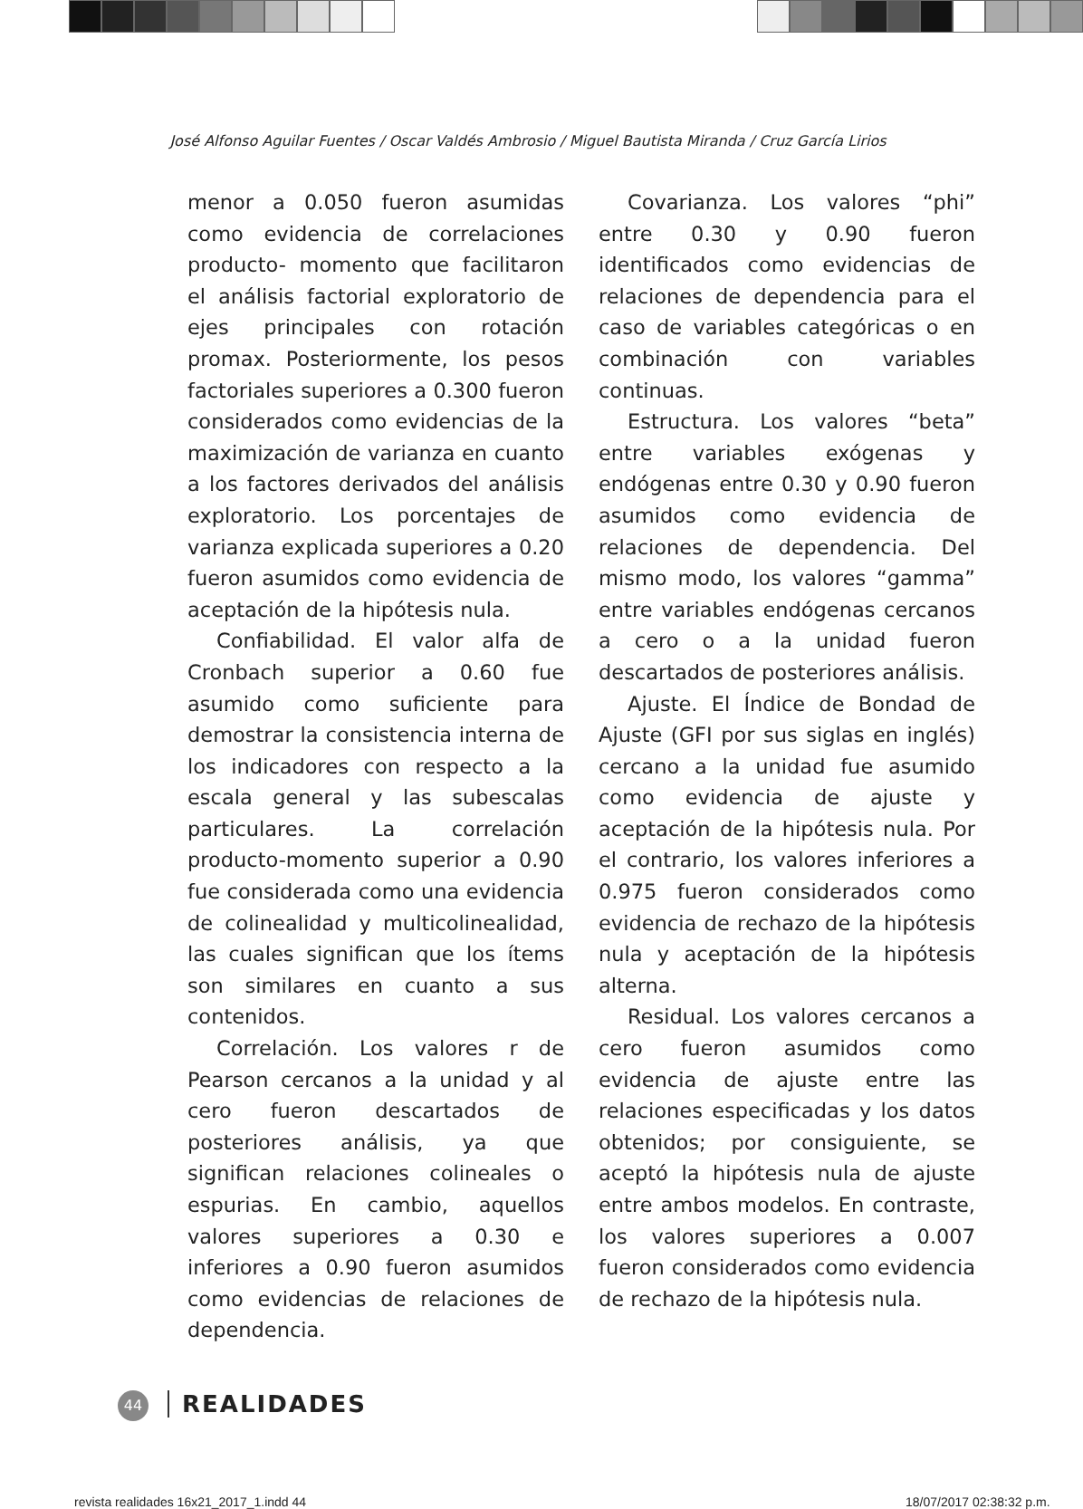José Alfonso Aguilar Fuentes / Oscar Valdés Ambrosio / Miguel Bautista Miranda / Cruz García Lirios
menor a 0.050 fueron asumidas como evidencia de correlaciones producto- momento que facilitaron el análisis factorial exploratorio de ejes principales con rotación promax. Posteriormente, los pesos factoriales superiores a 0.300 fueron considerados como evidencias de la maximización de varianza en cuanto a los factores derivados del análisis exploratorio. Los porcentajes de varianza explicada superiores a 0.20 fueron asumidos como evidencia de aceptación de la hipótesis nula.
Confiabilidad. El valor alfa de Cronbach superior a 0.60 fue asumido como suficiente para demostrar la consistencia interna de los indicadores con respecto a la escala general y las subescalas particulares. La correlación producto-momento superior a 0.90 fue considerada como una evidencia de colinealidad y multicolinealidad, las cuales significan que los ítems son similares en cuanto a sus contenidos.
Correlación. Los valores r de Pearson cercanos a la unidad y al cero fueron descartados de posteriores análisis, ya que significan relaciones colineales o espurias. En cambio, aquellos valores superiores a 0.30 e inferiores a 0.90 fueron asumidos como evidencias de relaciones de dependencia.
Covarianza. Los valores “phi” entre 0.30 y 0.90 fueron identificados como evidencias de relaciones de dependencia para el caso de variables categóricas o en combinación con variables continuas.
Estructura. Los valores “beta” entre variables exógenas y endógenas entre 0.30 y 0.90 fueron asumidos como evidencia de relaciones de dependencia. Del mismo modo, los valores “gamma” entre variables endógenas cercanos a cero o a la unidad fueron descartados de posteriores análisis.
Ajuste. El Índice de Bondad de Ajuste (GFI por sus siglas en inglés) cercano a la unidad fue asumido como evidencia de ajuste y aceptación de la hipótesis nula. Por el contrario, los valores inferiores a 0.975 fueron considerados como evidencia de rechazo de la hipótesis nula y aceptación de la hipótesis alterna.
Residual. Los valores cercanos a cero fueron asumidos como evidencia de ajuste entre las relaciones especificadas y los datos obtenidos; por consiguiente, se aceptó la hipótesis nula de ajuste entre ambos modelos. En contraste, los valores superiores a 0.007 fueron considerados como evidencia de rechazo de la hipótesis nula.
44 REALIDADES
revista realidades 16x21_2017_1.indd 44
18/07/2017 02:38:32 p.m.